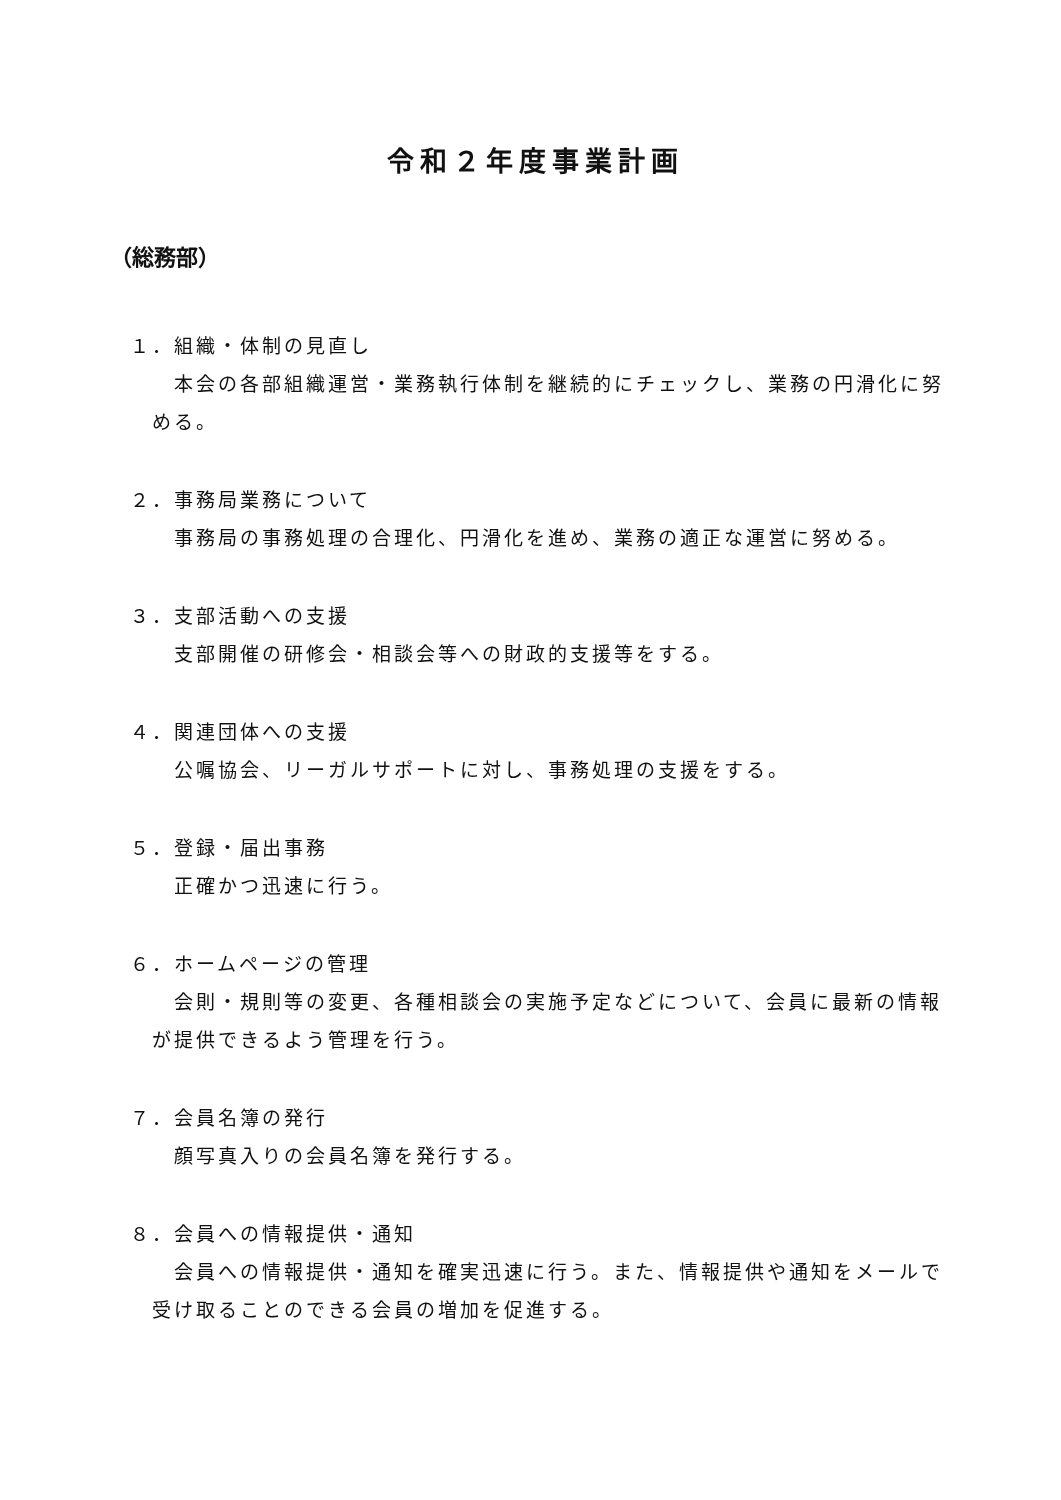令和２年度事業計画
（総務部）
１．組織・体制の見直し
　本会の各部組織運営・業務執行体制を継続的にチェックし、業務の円滑化に努める。
２．事務局業務について
　事務局の事務処理の合理化、円滑化を進め、業務の適正な運営に努める。
３．支部活動への支援
　支部開催の研修会・相談会等への財政的支援等をする。
４．関連団体への支援
　公嘱協会、リーガルサポートに対し、事務処理の支援をする。
５．登録・届出事務
　正確かつ迅速に行う。
６．ホームページの管理
　会則・規則等の変更、各種相談会の実施予定などについて、会員に最新の情報が提供できるよう管理を行う。
７．会員名簿の発行
　顔写真入りの会員名簿を発行する。
８．会員への情報提供・通知
　会員への情報提供・通知を確実迅速に行う。また、情報提供や通知をメールで受け取ることのできる会員の増加を促進する。